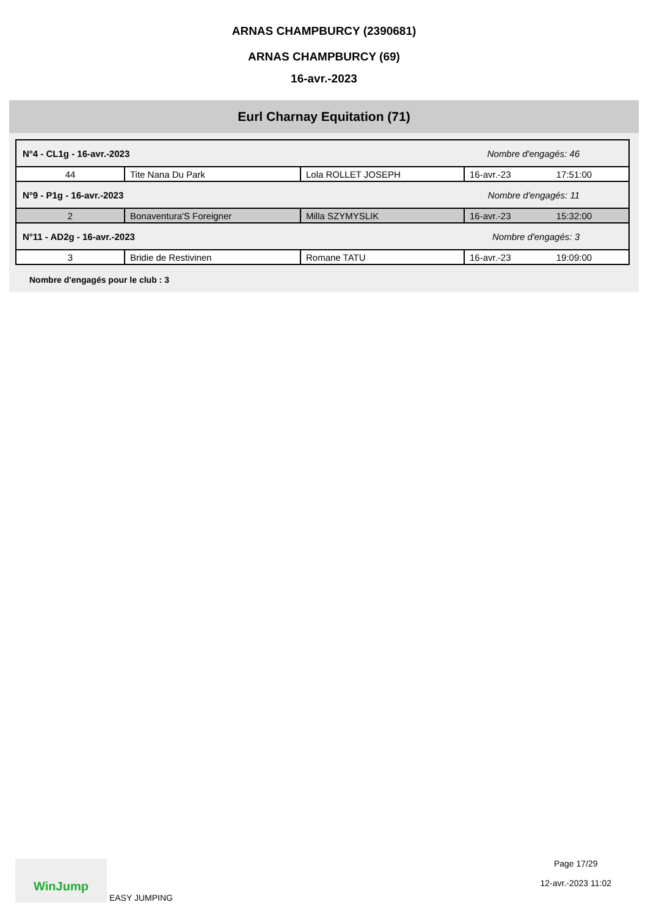ARNAS CHAMPBURCY (2390681)
ARNAS CHAMPBURCY (69)
16-avr.-2023
Eurl Charnay Equitation (71)
| N°4 - CL1g - 16-avr.-2023 | | | Nombre d'engagés: 46 | |
| 44 | Tite Nana Du Park | Lola ROLLET JOSEPH | 16-avr.-23 | 17:51:00 |
| N°9 - P1g - 16-avr.-2023 | | | Nombre d'engagés: 11 | |
| 2 | Bonaventura'S Foreigner | Milla SZYMYSLIK | 16-avr.-23 | 15:32:00 |
| N°11 - AD2g - 16-avr.-2023 | | | Nombre d'engagés: 3 | |
| 3 | Bridie de Restivinen | Romane TATU | 16-avr.-23 | 19:09:00 |
Nombre d'engagés pour le club : 3
WinJump EASY JUMPING Page 17/29
12-avr.-2023 11:02